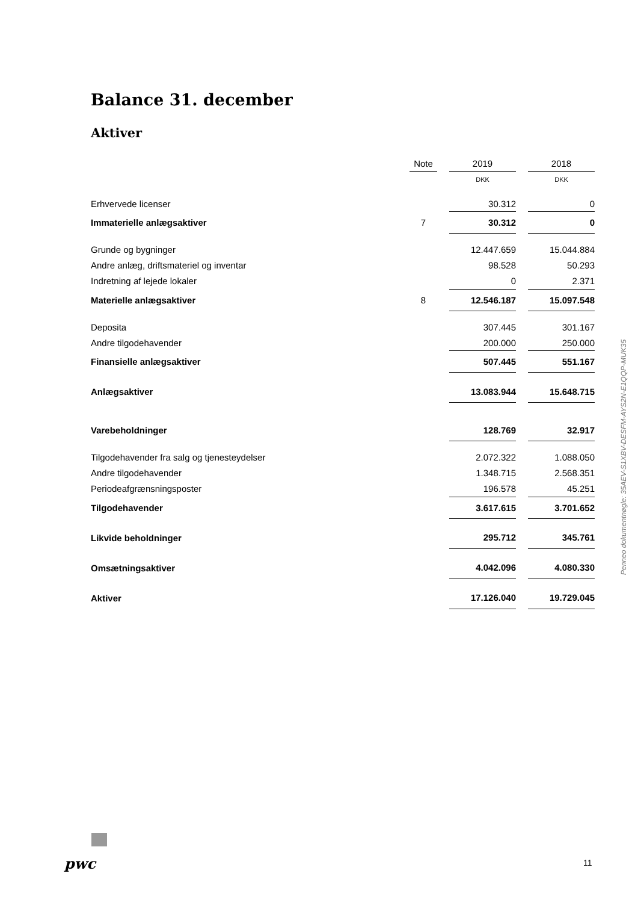Balance 31. december
Aktiver
| | Note | | 2019 | | 2018 |
| | | | DKK | | DKK |
| Erhvervede licenser | | | 30.312 | | 0 |
| Immaterielle anlægsaktiver | 7 | | 30.312 | | 0 |
| Grunde og bygninger | | | 12.447.659 | | 15.044.884 |
| Andre anlæg, driftsmateriel og inventar | | | 98.528 | | 50.293 |
| Indretning af lejede lokaler | | | 0 | | 2.371 |
| Materielle anlægsaktiver | 8 | | 12.546.187 | | 15.097.548 |
| Deposita | | | 307.445 | | 301.167 |
| Andre tilgodehavender | | | 200.000 | | 250.000 |
| Finansielle anlægsaktiver | | | 507.445 | | 551.167 |
| Anlægsaktiver | | | 13.083.944 | | 15.648.715 |
| Varebeholdninger | | | 128.769 | | 32.917 |
| Tilgodehavender fra salg og tjenesteydelser | | | 2.072.322 | | 1.088.050 |
| Andre tilgodehavender | | | 1.348.715 | | 2.568.351 |
| Periodeafgrænsningsposter | | | 196.578 | | 45.251 |
| Tilgodehavender | | | 3.617.615 | | 3.701.652 |
| Likvide beholdninger | | | 295.712 | | 345.761 |
| Omsætningsaktiver | | | 4.042.096 | | 4.080.330 |
| Aktiver | | | 17.126.040 | | 19.729.045 |
Penneo dokumentnøgle: 35AEV-S1XBV-DESFM-AYS2N-E1QQP-MUK35
pwc 11